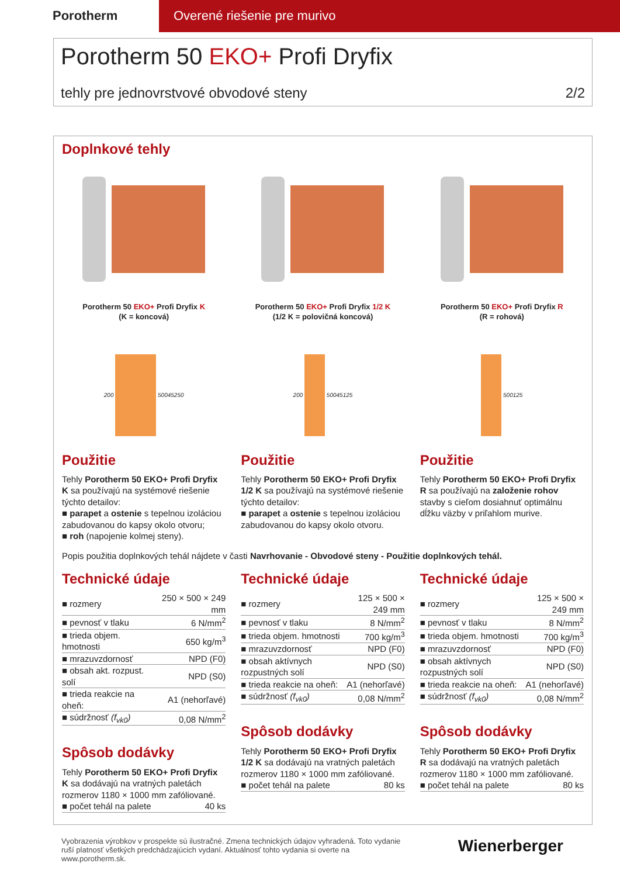Porotherm Overené riešenie pre murivo
Porotherm 50 EKO+ Profi Dryfix
tehly pre jednovrstvové obvodové steny 2/2
Doplnkové tehly
Porotherm 50 EKO+ Profi Dryfix K
(K = koncová)
200 500 45 250
Použitie
Tehly Porotherm 50 EKO+ Profi Dryfix K sa používajú na systémové riešenie týchto detailov:
■ parapet a ostenie s tepelnou izoláciou zabudovanou do kapsy okolo otvoru;
■ roh (napojenie kolmej steny).
Porotherm 50 EKO+ Profi Dryfix 1/2 K
(1/2 K = polovičná koncová)
200 500 45 125
Použitie
Tehly Porotherm 50 EKO+ Profi Dryfix 1/2 K sa používajú na systémové riešenie týchto detailov:
■ parapet a ostenie s tepelnou izoláciou zabudovanou do kapsy okolo otvoru.
Porotherm 50 EKO+ Profi Dryfix R
(R = rohová)
500 125
Použitie
Tehly Porotherm 50 EKO+ Profi Dryfix R sa používajú na založenie rohov stavby s cieľom dosiahnuť optimálnu dĺžku väzby v priľahlom murive.
Popis použitia doplnkových tehál nájdete v časti Navrhovanie - Obvodové steny - Použitie doplnkových tehál.
Technické údaje
| ■ rozmery | 250 × 500 × 249 mm |
| ■ pevnosť v tlaku | 6 N/mm<sup>2</sup> |
| ■ trieda objem. hmotnosti | 650 kg/m<sup>3</sup> |
| ■ mrazuvzdornosť | NPD (F0) |
| ■ obsah akt. rozpust. solí | NPD (S0) |
| ■ trieda reakcie na oheň: | A1 (nehorľavé) |
| ■ súdržnosť (f<sub>vk0</sub>) | 0,08 N/mm<sup>2</sup> |
Spôsob dodávky
Tehly Porotherm 50 EKO+ Profi Dryfix K sa dodávajú na vratných paletách rozmerov 1180 × 1000 mm zafóliované.
| ■ počet tehál na palete | 40 ks |
Technické údaje
| ■ rozmery | 125 × 500 × 249 mm |
| ■ pevnosť v tlaku | 8 N/mm<sup>2</sup> |
| ■ trieda objem. hmotnosti | 700 kg/m<sup>3</sup> |
| ■ mrazuvzdornosť | NPD (F0) |
| ■ obsah aktívnych rozpustných solí | NPD (S0) |
| ■ trieda reakcie na oheň: | A1 (nehorľavé) |
| ■ súdržnosť (f<sub>vk0</sub>) | 0,08 N/mm<sup>2</sup> |
Spôsob dodávky
Tehly Porotherm 50 EKO+ Profi Dryfix 1/2 K sa dodávajú na vratných paletách rozmerov 1180 × 1000 mm zafóliované.
| ■ počet tehál na palete | 80 ks |
Technické údaje
| ■ rozmery | 125 × 500 × 249 mm |
| ■ pevnosť v tlaku | 8 N/mm<sup>2</sup> |
| ■ trieda objem. hmotnosti | 700 kg/m<sup>3</sup> |
| ■ mrazuvzdornosť | NPD (F0) |
| ■ obsah aktívnych rozpustných solí | NPD (S0) |
| ■ trieda reakcie na oheň: | A1 (nehorľavé) |
| ■ súdržnosť (f<sub>vk0</sub>) | 0,08 N/mm<sup>2</sup> |
Spôsob dodávky
Tehly Porotherm 50 EKO+ Profi Dryfix R sa dodávajú na vratných paletách rozmerov 1180 × 1000 mm zafóliované.
| ■ počet tehál na palete | 80 ks |
Vyobrazenia výrobkov v prospekte sú ilustračné. Zmena technických údajov vyhradená. Toto vydanie ruší platnosť všetkých predchádzajúcich vydaní. Aktuálnosť tohto vydania si overte na www.porotherm.sk.
Wienerberger